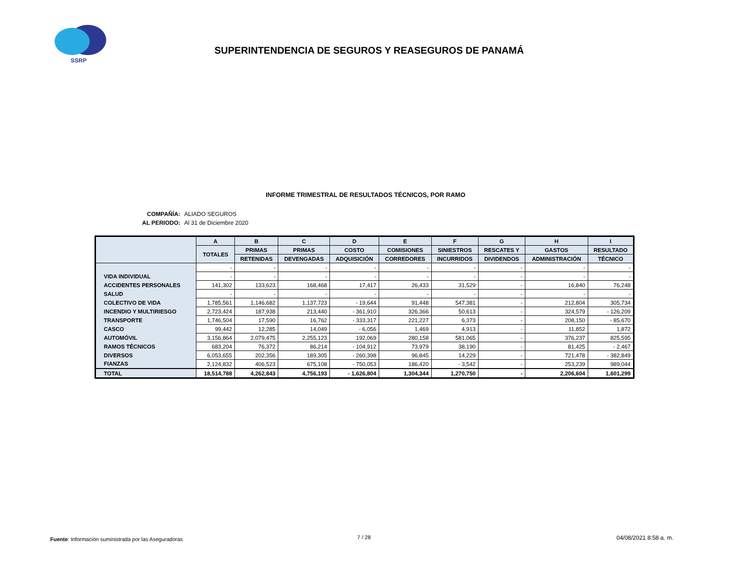SSRP
SUPERINTENDENCIA DE SEGUROS Y REASEGUROS DE PANAMÁ
INFORME TRIMESTRAL DE RESULTADOS TÉCNICOS, POR RAMO
COMPAÑÍA: ALIADO SEGUROS
AL PERIODO: Al 31 de Diciembre 2020
| | A | B | C | D | E | F | G | H | I |
| --- | --- | --- | --- | --- | --- | --- | --- | --- | --- |
| | TOTALES | PRIMAS | PRIMAS | COSTO | COMISIONES | SINIESTROS | RESCATES Y | GASTOS | RESULTADO |
| | | RETENIDAS | DEVENGADAS | ADQUISICIÓN | CORREDORES | INCURRIDOS | DIVIDENDOS | ADMINISTRACIÓN | TÉCNICO |
| | - | - | - | - | - | - | - | - | - |
| VIDA INDIVIDUAL | - | - | - | - | - | - | - | - | - |
| ACCIDENTES PERSONALES | 141,302 | 133,623 | 168,468 | 17,417 | 26,433 | 31,529 | - | 16,840 | 76,248 |
| SALUD | - | - | - | - | - | - | - | - | - |
| COLECTIVO DE VIDA | 1,785,561 | 1,146,682 | 1,137,723 | - 19,644 | 91,448 | 547,381 | - | 212,804 | 305,734 |
| INCENDIO Y MULTIRIESGO | 2,723,424 | 187,938 | 213,440 | - 361,910 | 326,366 | 50,613 | - | 324,579 | - 126,209 |
| TRANSPORTE | 1,746,504 | 17,590 | 16,762 | - 333,317 | 221,227 | 6,373 | - | 208,150 | - 85,670 |
| CASCO | 99,442 | 12,285 | 14,049 | - 6,056 | 1,469 | 4,913 | - | 11,852 | 1,872 |
| AUTOMÓVIL | 3,156,864 | 2,079,475 | 2,255,123 | 192,069 | 280,158 | 581,065 | - | 376,237 | 825,595 |
| RAMOS TÉCNICOS | 683,204 | 76,372 | 86,214 | - 104,912 | 73,979 | 38,190 | - | 81,425 | - 2,467 |
| DIVERSOS | 6,053,655 | 202,356 | 189,305 | - 260,398 | 96,845 | 14,229 | - | 721,478 | - 382,849 |
| FIANZAS | 2,124,832 | 406,523 | 675,108 | - 750,053 | 186,420 | - 3,542 | - | 253,239 | 989,044 |
| TOTAL | 18,514,788 | 4,262,843 | 4,756,193 | - 1,626,804 | 1,304,344 | 1,270,750 | - | 2,206,604 | 1,601,299 |
Fuente: Información suministrada por las Aseguradoras
7 / 28 04/08/2021 8:58 a. m.